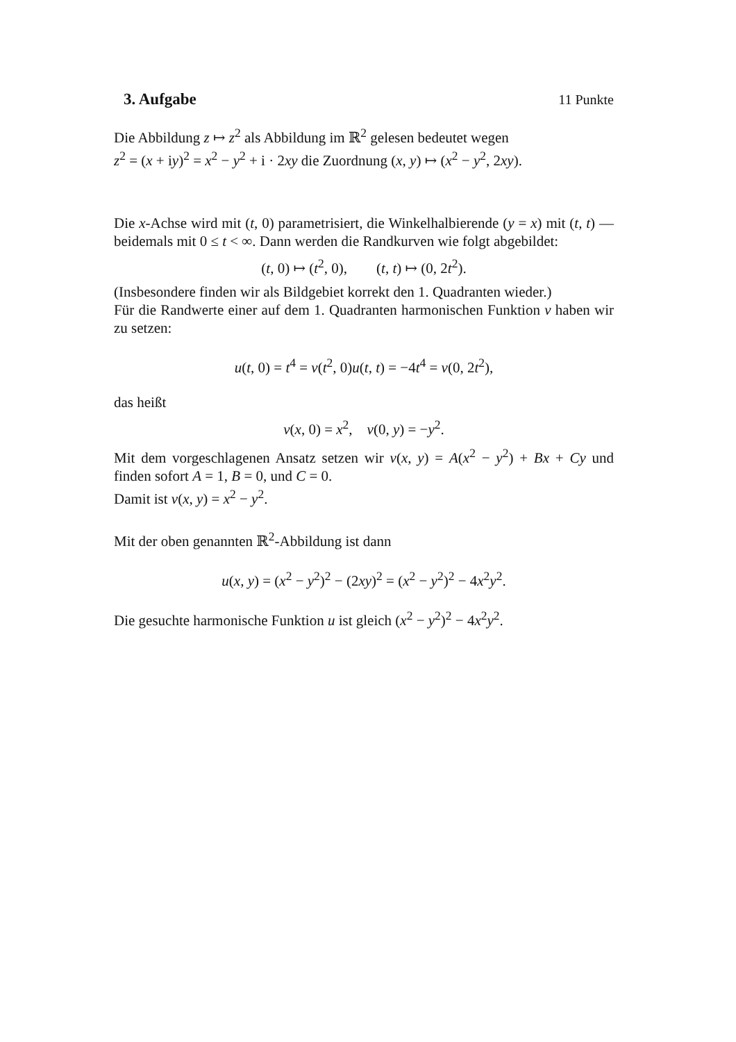3. Aufgabe 11 Punkte
Die Abbildung z ↦ z<sup>2</sup> als Abbildung im ℝ<sup>2</sup> gelesen bedeutet wegen
z<sup>2</sup> = (x + iy)<sup>2</sup> = x<sup>2</sup> − y<sup>2</sup> + i · 2xy die Zuordnung (x, y) ↦ (x<sup>2</sup> − y<sup>2</sup>, 2xy).
Die x-Achse wird mit (t, 0) parametrisiert, die Winkelhalbierende (y = x) mit (t, t) — beidemals mit 0 ≤ t < ∞. Dann werden die Randkurven wie folgt abgebildet:
(t, 0) ↦ (t<sup>2</sup>, 0), (t, t) ↦ (0, 2t<sup>2</sup>).
(Insbesondere finden wir als Bildgebiet korrekt den 1. Quadranten wieder.)
Für die Randwerte einer auf dem 1. Quadranten harmonischen Funktion v haben wir zu setzen:
u(t, 0) = t<sup>4</sup> = v(t<sup>2</sup>, 0)u(t, t) = −4t<sup>4</sup> = v(0, 2t<sup>2</sup>),
das heißt
v(x, 0) = x<sup>2</sup>, v(0, y) = −y<sup>2</sup>.
Mit dem vorgeschlagenen Ansatz setzen wir v(x, y) = A(x<sup>2</sup> − y<sup>2</sup>) + Bx + Cy und finden sofort A = 1, B = 0, und C = 0.
Damit ist v(x, y) = x<sup>2</sup> − y<sup>2</sup>.
Mit der oben genannten ℝ<sup>2</sup>-Abbildung ist dann
u(x, y) = (x<sup>2</sup> − y<sup>2</sup>)<sup>2</sup> − (2xy)<sup>2</sup> = (x<sup>2</sup> − y<sup>2</sup>)<sup>2</sup> − 4x<sup>2</sup>y<sup>2</sup>.
Die gesuchte harmonische Funktion u ist gleich (x<sup>2</sup> − y<sup>2</sup>)<sup>2</sup> − 4x<sup>2</sup>y<sup>2</sup>.